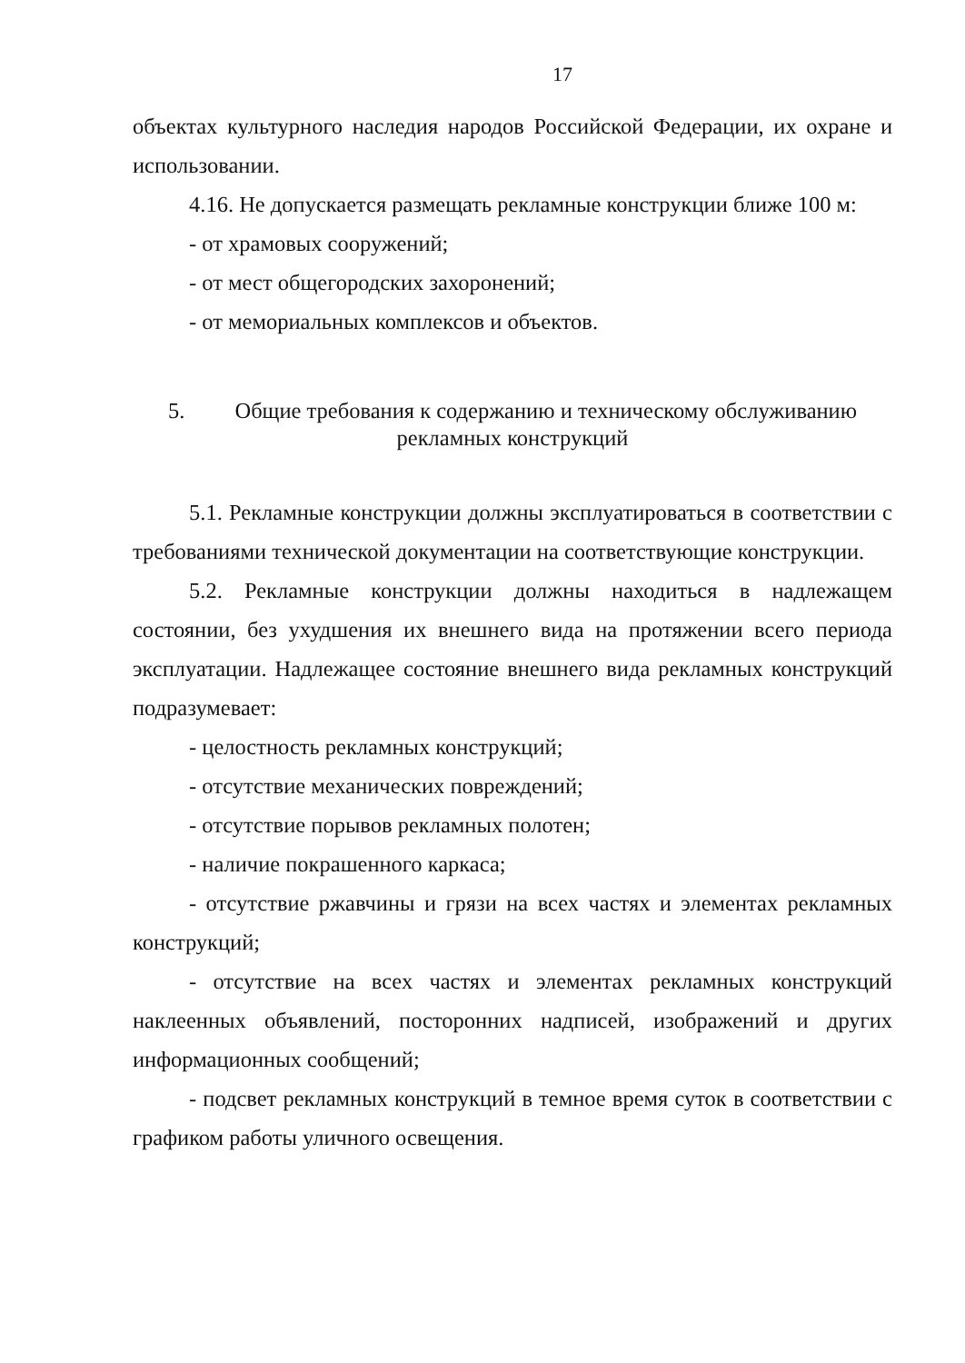17
объектах культурного наследия народов Российской Федерации, их охране и использовании.
4.16. Не допускается размещать рекламные конструкции ближе 100 м:
- от храмовых сооружений;
- от мест общегородских захоронений;
- от мемориальных комплексов и объектов.
5. Общие требования к содержанию и техническому обслуживанию
рекламных конструкций
5.1. Рекламные конструкции должны эксплуатироваться в соответствии с требованиями технической документации на соответствующие конструкции.
5.2. Рекламные конструкции должны находиться в надлежащем состоянии, без ухудшения их внешнего вида на протяжении всего периода эксплуатации. Надлежащее состояние внешнего вида рекламных конструкций подразумевает:
- целостность рекламных конструкций;
- отсутствие механических повреждений;
- отсутствие порывов рекламных полотен;
- наличие покрашенного каркаса;
- отсутствие ржавчины и грязи на всех частях и элементах рекламных конструкций;
- отсутствие на всех частях и элементах рекламных конструкций наклеенных объявлений, посторонних надписей, изображений и других информационных сообщений;
- подсвет рекламных конструкций в темное время суток в соответствии с графиком работы уличного освещения.